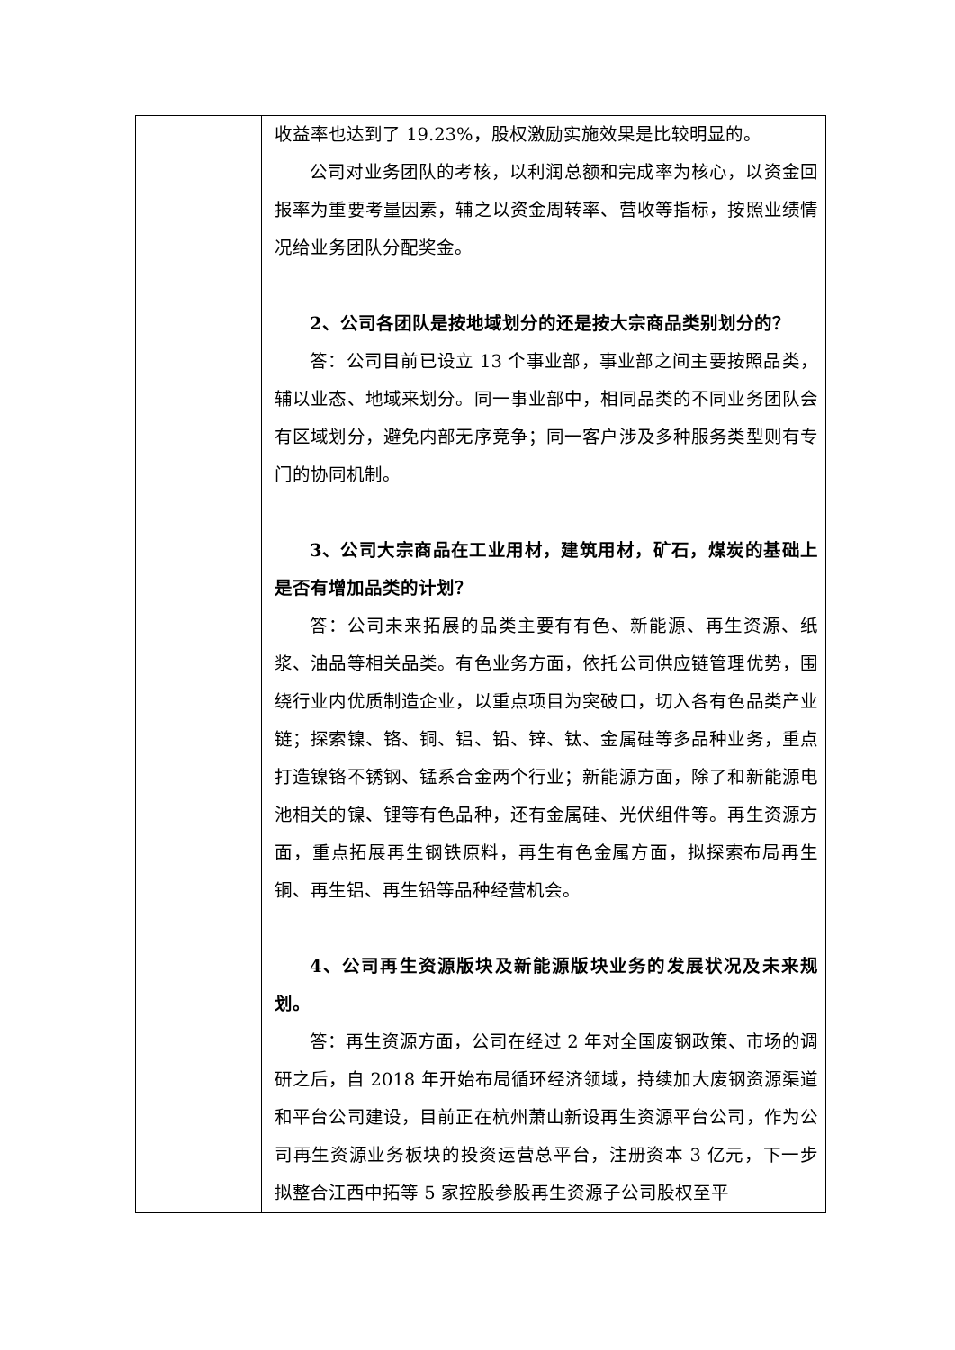| | 收益率也达到了 19.23%，股权激励实施效果是比较明显的。 公司对业务团队的考核，以利润总额和完成率为核心，以资金回报率为重要考量因素，辅之以资金周转率、营收等指标，按照业绩情况给业务团队分配奖金。 2、公司各团队是按地域划分的还是按大宗商品类别划分的？ 答：公司目前已设立 13 个事业部，事业部之间主要按照品类，辅以业态、地域来划分。同一事业部中，相同品类的不同业务团队会有区域划分，避免内部无序竞争；同一客户涉及多种服务类型则有专门的协同机制。 3、公司大宗商品在工业用材，建筑用材，矿石，煤炭的基础上是否有增加品类的计划？ 答：公司未来拓展的品类主要有有色、新能源、再生资源、纸浆、油品等相关品类。有色业务方面，依托公司供应链管理优势，围绕行业内优质制造企业，以重点项目为突破口，切入各有色品类产业链；探索镍、铬、铜、铝、铅、锌、钛、金属硅等多品种业务，重点打造镍铬不锈钢、锰系合金两个行业；新能源方面，除了和新能源电池相关的镍、锂等有色品种，还有金属硅、光伏组件等。再生资源方面，重点拓展再生钢铁原料，再生有色金属方面，拟探索布局再生铜、再生铝、再生铅等品种经营机会。 4、公司再生资源版块及新能源版块业务的发展状况及未来规划。 答：再生资源方面，公司在经过 2 年对全国废钢政策、市场的调研之后，自 2018 年开始布局循环经济领域，持续加大废钢资源渠道和平台公司建设，目前正在杭州萧山新设再生资源平台公司，作为公司再生资源业务板块的投资运营总平台，注册资本 3 亿元，下一步拟整合江西中拓等 5 家控股参股再生资源子公司股权至平 |